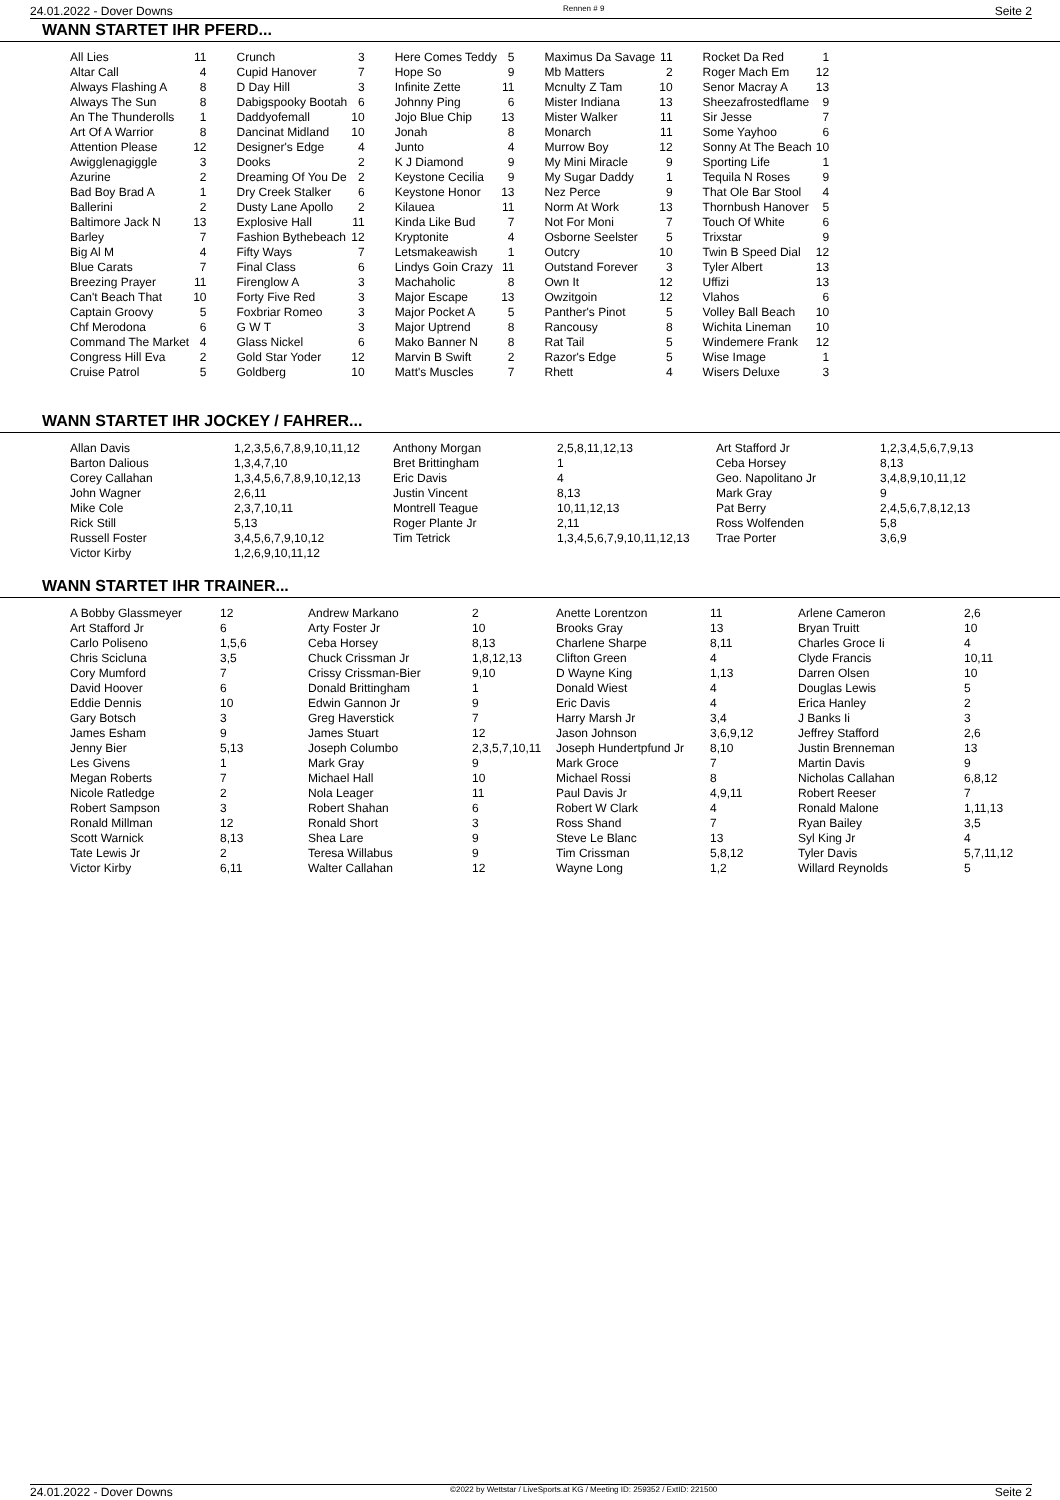24.01.2022 - Dover Downs Rennen # 9 Seite 2
WANN STARTET IHR PFERD...
| All Lies | 11 | Crunch | 3 | Here Comes Teddy | 5 | Maximus Da Savage | 11 | Rocket Da Red | 1 |
| Altar Call | 4 | Cupid Hanover | 7 | Hope So | 9 | Mb Matters | 2 | Roger Mach Em | 12 |
| Always Flashing A | 8 | D Day Hill | 3 | Infinite Zette | 11 | Mcnulty Z Tam | 10 | Senor Macray A | 13 |
| Always The Sun | 8 | Dabigspooky Bootah | 6 | Johnny Ping | 6 | Mister Indiana | 13 | Sheezafrostedflame | 9 |
| An The Thunderolls | 1 | Daddyofemall | 10 | Jojo Blue Chip | 13 | Mister Walker | 11 | Sir Jesse | 7 |
| Art Of A Warrior | 8 | Dancinat Midland | 10 | Jonah | 8 | Monarch | 11 | Some Yayhoo | 6 |
| Attention Please | 12 | Designer's Edge | 4 | Junto | 4 | Murrow Boy | 12 | Sonny At The Beach | 10 |
| Awigglenagiggle | 3 | Dooks | 2 | K J Diamond | 9 | My Mini Miracle | 9 | Sporting Life | 1 |
| Azurine | 2 | Dreaming Of You De | 2 | Keystone Cecilia | 9 | My Sugar Daddy | 1 | Tequila N Roses | 9 |
| Bad Boy Brad A | 1 | Dry Creek Stalker | 6 | Keystone Honor | 13 | Nez Perce | 9 | That Ole Bar Stool | 4 |
| Ballerini | 2 | Dusty Lane Apollo | 2 | Kilauea | 11 | Norm At Work | 13 | Thornbush Hanover | 5 |
| Baltimore Jack N | 13 | Explosive Hall | 11 | Kinda Like Bud | 7 | Not For Moni | 7 | Touch Of White | 6 |
| Barley | 7 | Fashion Bythebeach | 12 | Kryptonite | 4 | Osborne Seelster | 5 | Trixstar | 9 |
| Big Al M | 4 | Fifty Ways | 7 | Letsmakeawish | 1 | Outcry | 10 | Twin B Speed Dial | 12 |
| Blue Carats | 7 | Final Class | 6 | Lindys Goin Crazy | 11 | Outstand Forever | 3 | Tyler Albert | 13 |
| Breezing Prayer | 11 | Firenglow A | 3 | Machaholic | 8 | Own It | 12 | Uffizi | 13 |
| Can't Beach That | 10 | Forty Five Red | 3 | Major Escape | 13 | Owzitgoin | 12 | Vlahos | 6 |
| Captain Groovy | 5 | Foxbriar Romeo | 3 | Major Pocket A | 5 | Panther's Pinot | 5 | Volley Ball Beach | 10 |
| Chf Merodona | 6 | G W T | 3 | Major Uptrend | 8 | Rancousy | 8 | Wichita Lineman | 10 |
| Command The Market | 4 | Glass Nickel | 6 | Mako Banner N | 8 | Rat Tail | 5 | Windemere Frank | 12 |
| Congress Hill Eva | 2 | Gold Star Yoder | 12 | Marvin B Swift | 2 | Razor's Edge | 5 | Wise Image | 1 |
| Cruise Patrol | 5 | Goldberg | 10 | Matt's Muscles | 7 | Rhett | 4 | Wisers Deluxe | 3 |
WANN STARTET IHR JOCKEY / FAHRER...
| Allan Davis | 1,2,3,5,6,7,8,9,10,11,12 | Anthony Morgan | 2,5,8,11,12,13 | Art Stafford Jr | 1,2,3,4,5,6,7,9,13 |
| Barton Dalious | 1,3,4,7,10 | Bret Brittingham | 1 | Ceba Horsey | 8,13 |
| Corey Callahan | 1,3,4,5,6,7,8,9,10,12,13 | Eric Davis | 4 | Geo. Napolitano Jr | 3,4,8,9,10,11,12 |
| John Wagner | 2,6,11 | Justin Vincent | 8,13 | Mark Gray | 9 |
| Mike Cole | 2,3,7,10,11 | Montrell Teague | 10,11,12,13 | Pat Berry | 2,4,5,6,7,8,12,13 |
| Rick Still | 5,13 | Roger Plante Jr | 2,11 | Ross Wolfenden | 5,8 |
| Russell Foster | 3,4,5,6,7,9,10,12 | Tim Tetrick | 1,3,4,5,6,7,9,10,11,12,13 | Trae Porter | 3,6,9 |
| Victor Kirby | 1,2,6,9,10,11,12 | | | | |
WANN STARTET IHR TRAINER...
| A Bobby Glassmeyer | 12 | Andrew Markano | 2 | Anette Lorentzon | 11 | Arlene Cameron | 2,6 |
| Art Stafford Jr | 6 | Arty Foster Jr | 10 | Brooks Gray | 13 | Bryan Truitt | 10 |
| Carlo Poliseno | 1,5,6 | Ceba Horsey | 8,13 | Charlene Sharpe | 8,11 | Charles Groce Ii | 4 |
| Chris Scicluna | 3,5 | Chuck Crissman Jr | 1,8,12,13 | Clifton Green | 4 | Clyde Francis | 10,11 |
| Cory Mumford | 7 | Crissy Crissman-Bier | 9,10 | D Wayne King | 1,13 | Darren Olsen | 10 |
| David Hoover | 6 | Donald Brittingham | 1 | Donald Wiest | 4 | Douglas Lewis | 5 |
| Eddie Dennis | 10 | Edwin Gannon Jr | 9 | Eric Davis | 4 | Erica Hanley | 2 |
| Gary Botsch | 3 | Greg Haverstick | 7 | Harry Marsh Jr | 3,4 | J Banks Ii | 3 |
| James Esham | 9 | James Stuart | 12 | Jason Johnson | 3,6,9,12 | Jeffrey Stafford | 2,6 |
| Jenny Bier | 5,13 | Joseph Columbo | 2,3,5,7,10,11 | Joseph Hundertpfund Jr | 8,10 | Justin Brenneman | 13 |
| Les Givens | 1 | Mark Gray | 9 | Mark Groce | 7 | Martin Davis | 9 |
| Megan Roberts | 7 | Michael Hall | 10 | Michael Rossi | 8 | Nicholas Callahan | 6,8,12 |
| Nicole Ratledge | 2 | Nola Leager | 11 | Paul Davis Jr | 4,9,11 | Robert Reeser | 7 |
| Robert Sampson | 3 | Robert Shahan | 6 | Robert W Clark | 4 | Ronald Malone | 1,11,13 |
| Ronald Millman | 12 | Ronald Short | 3 | Ross Shand | 7 | Ryan Bailey | 3,5 |
| Scott Warnick | 8,13 | Shea Lare | 9 | Steve Le Blanc | 13 | Syl King Jr | 4 |
| Tate Lewis Jr | 2 | Teresa Willabus | 9 | Tim Crissman | 5,8,12 | Tyler Davis | 5,7,11,12 |
| Victor Kirby | 6,11 | Walter Callahan | 12 | Wayne Long | 1,2 | Willard Reynolds | 5 |
24.01.2022 - Dover Downs ©2022 by Wettstar / LiveSports.at KG / Meeting ID: 259352 / ExtID: 221500 Seite 2